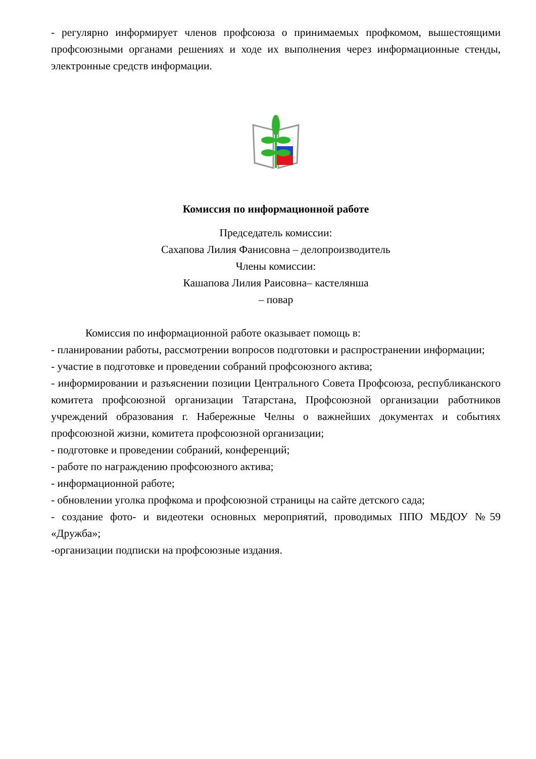- регулярно информирует членов профсоюза о принимаемых профкомом, вышестоящими профсоюзными органами решениях и ходе их выполнения через информационные стенды, электронные средств информации.
Комиссия по информационной работе
Председатель комиссии:
Сахапова Лилия Фанисовна – делопроизводитель
Члены комиссии:
Кашапова Лилия Раисовна– кастелянша
– повар
Комиссия по информационной работе оказывает помощь в:
- планировании работы, рассмотрении вопросов подготовки и распространении информации;
- участие в подготовке и проведении собраний профсоюзного актива;
- информировании и разъяснении позиции Центрального Совета Профсоюза, республиканского комитета профсоюзной организации Татарстана, Профсоюзной организации работников учреждений образования г. Набережные Челны о важнейших документах и событиях профсоюзной жизни, комитета профсоюзной организации;
- подготовке и проведении собраний, конференций;
- работе по награждению профсоюзного актива;
- информационной работе;
- обновлении уголка профкома и профсоюзной страницы на сайте детского сада;
- создание фото- и видеотеки основных мероприятий, проводимых ППО МБДОУ №59 «Дружба»;
-организации подписки на профсоюзные издания.